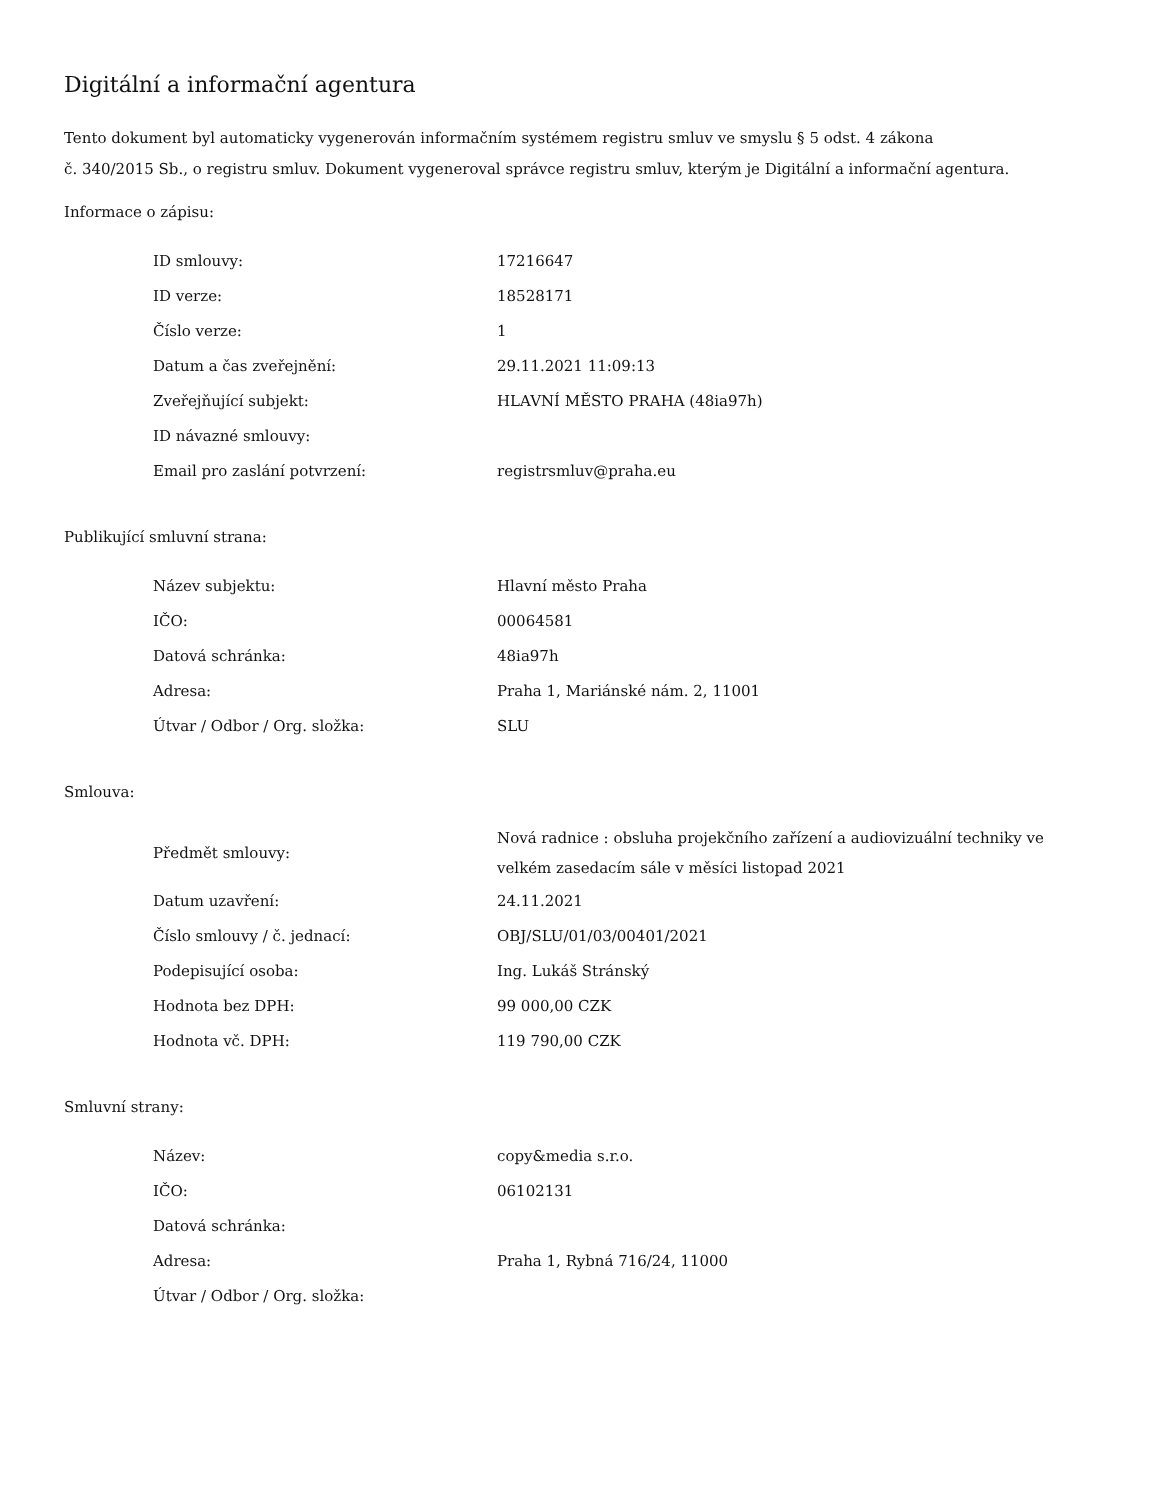Digitální a informační agentura
Tento dokument byl automaticky vygenerován informačním systémem registru smluv ve smyslu § 5 odst. 4 zákona
č. 340/2015 Sb., o registru smluv. Dokument vygeneroval správce registru smluv, kterým je Digitální a informační agentura.
Informace o zápisu:
| ID smlouvy: | 17216647 |
| ID verze: | 18528171 |
| Číslo verze: | 1 |
| Datum a čas zveřejnění: | 29.11.2021 11:09:13 |
| Zveřejňující subjekt: | HLAVNÍ MĚSTO PRAHA (48ia97h) |
| ID návazné smlouvy: | |
| Email pro zaslání potvrzení: | registrsmluv@praha.eu |
Publikující smluvní strana:
| Název subjektu: | Hlavní město Praha |
| IČO: | 00064581 |
| Datová schránka: | 48ia97h |
| Adresa: | Praha 1, Mariánské nám. 2, 11001 |
| Útvar / Odbor / Org. složka: | SLU |
Smlouva:
| Předmět smlouvy: | Nová radnice : obsluha projekčního zařízení a audiovizuální techniky ve velkém zasedacím sále v měsíci listopad 2021 |
| Datum uzavření: | 24.11.2021 |
| Číslo smlouvy / č. jednací: | OBJ/SLU/01/03/00401/2021 |
| Podepisující osoba: | Ing. Lukáš Stránský |
| Hodnota bez DPH: | 99 000,00 CZK |
| Hodnota vč. DPH: | 119 790,00 CZK |
Smluvní strany:
| Název: | copy&media s.r.o. |
| IČO: | 06102131 |
| Datová schránka: | |
| Adresa: | Praha 1, Rybná 716/24, 11000 |
| Útvar / Odbor / Org. složka: | |